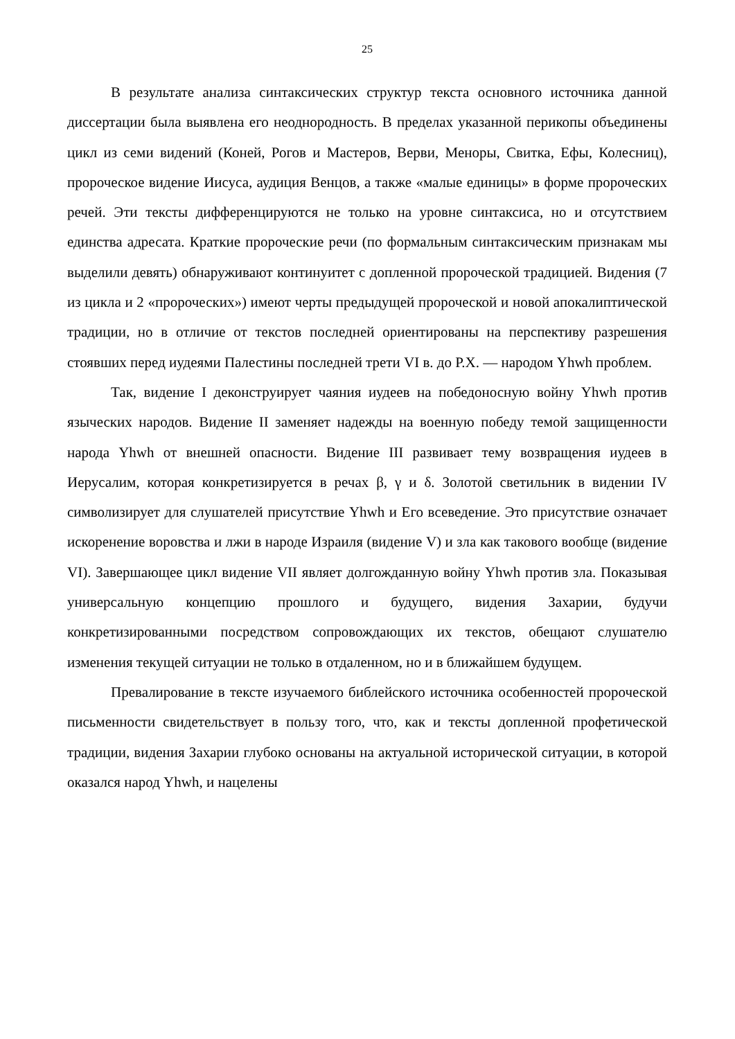25
В результате анализа синтаксических структур текста основного источника данной диссертации была выявлена его неоднородность. В пределах указанной перикопы объединены цикл из семи видений (Коней, Рогов и Мастеров, Верви, Меноры, Свитка, Ефы, Колесниц), пророческое видение Иисуса, аудиция Венцов, а также «малые единицы» в форме пророческих речей. Эти тексты дифференцируются не только на уровне синтаксиса, но и отсутствием единства адресата. Краткие пророческие речи (по формальным синтаксическим признакам мы выделили девять) обнаруживают континуитет с допленной пророческой традицией. Видения (7 из цикла и 2 «пророческих») имеют черты предыдущей пророческой и новой апокалиптической традиции, но в отличие от текстов последней ориентированы на перспективу разрешения стоявших перед иудеями Палестины последней трети VI в. до Р.Х. — народом Yhwh проблем.
Так, видение I деконструирует чаяния иудеев на победоносную войну Yhwh против языческих народов. Видение II заменяет надежды на военную победу темой защищенности народа Yhwh от внешней опасности. Видение III развивает тему возвращения иудеев в Иерусалим, которая конкретизируется в речах β, γ и δ. Золотой светильник в видении IV символизирует для слушателей присутствие Yhwh и Его всеведение. Это присутствие означает искоренение воровства и лжи в народе Израиля (видение V) и зла как такового вообще (видение VI). Завершающее цикл видение VII являет долгожданную войну Yhwh против зла. Показывая универсальную концепцию прошлого и будущего, видения Захарии, будучи конкретизированными посредством сопровождающих их текстов, обещают слушателю изменения текущей ситуации не только в отдаленном, но и в ближайшем будущем.
Превалирование в тексте изучаемого библейского источника особенностей пророческой письменности свидетельствует в пользу того, что, как и тексты допленной профетической традиции, видения Захарии глубоко основаны на актуальной исторической ситуации, в которой оказался народ Yhwh, и нацелены